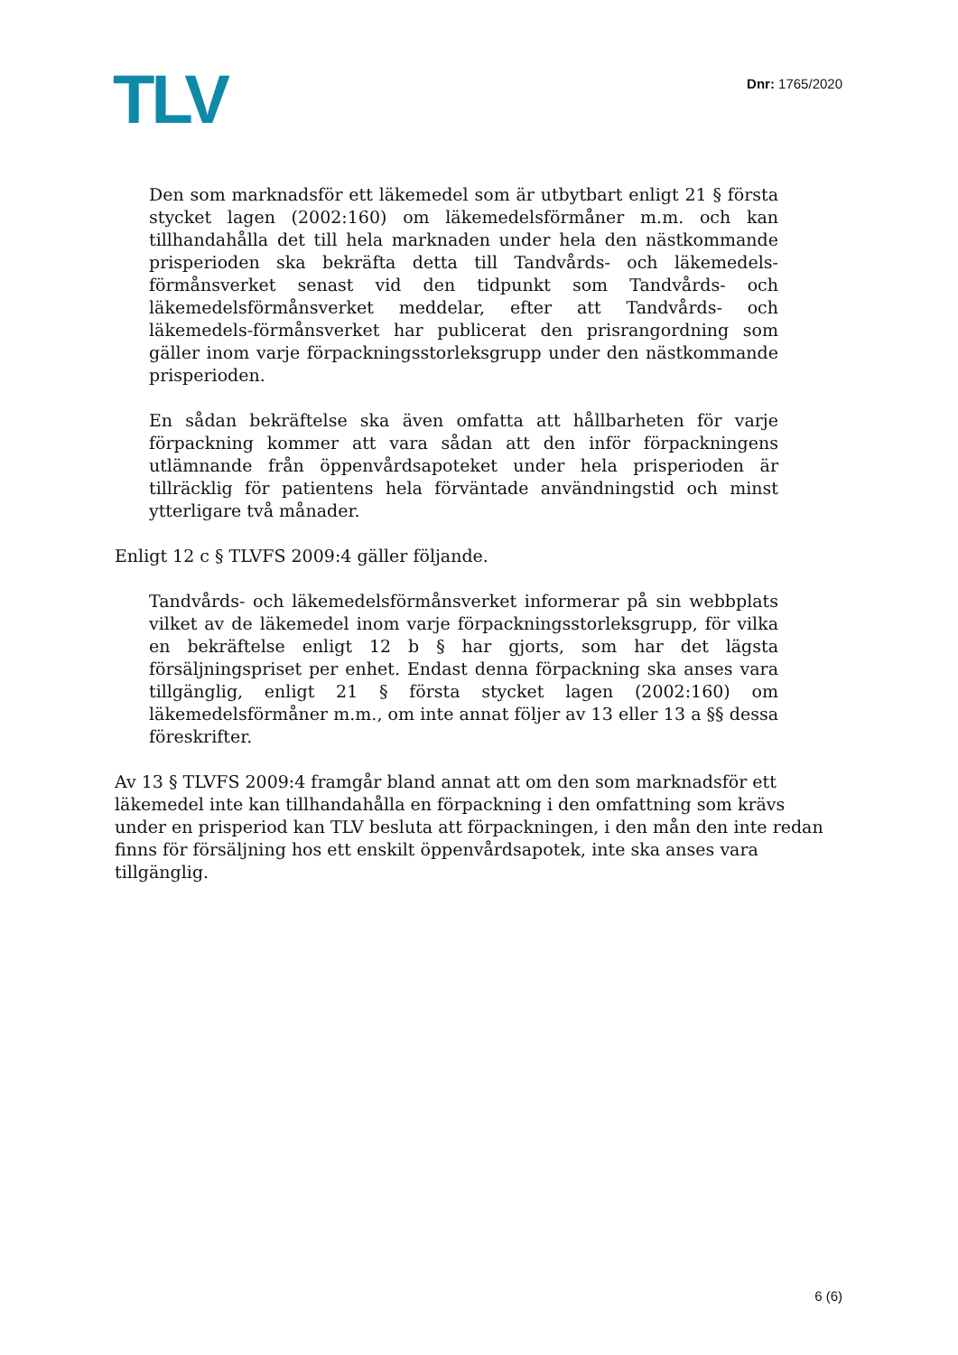TLV
Dnr: 1765/2020
Den som marknadsför ett läkemedel som är utbytbart enligt 21 § första stycket lagen (2002:160) om läkemedelsförmåner m.m. och kan tillhandahålla det till hela marknaden under hela den nästkommande prisperioden ska bekräfta detta till Tandvårds- och läkemedels-förmånsverket senast vid den tidpunkt som Tandvårds- och läkemedelsförmånsverket meddelar, efter att Tandvårds- och läkemedels-förmånsverket har publicerat den prisrangordning som gäller inom varje förpackningsstorleksgrupp under den nästkommande prisperioden.
En sådan bekräftelse ska även omfatta att hållbarheten för varje förpackning kommer att vara sådan att den inför förpackningens utlämnande från öppenvårdsapoteket under hela prisperioden är tillräcklig för patientens hela förväntade användningstid och minst ytterligare två månader.
Enligt 12 c § TLVFS 2009:4 gäller följande.
Tandvårds- och läkemedelsförmånsverket informerar på sin webbplats vilket av de läkemedel inom varje förpackningsstorleksgrupp, för vilka en bekräftelse enligt 12 b § har gjorts, som har det lägsta försäljningspriset per enhet. Endast denna förpackning ska anses vara tillgänglig, enligt 21 § första stycket lagen (2002:160) om läkemedelsförmåner m.m., om inte annat följer av 13 eller 13 a §§ dessa föreskrifter.
Av 13 § TLVFS 2009:4 framgår bland annat att om den som marknadsför ett läkemedel inte kan tillhandahålla en förpackning i den omfattning som krävs under en prisperiod kan TLV besluta att förpackningen, i den mån den inte redan finns för försäljning hos ett enskilt öppenvårdsapotek, inte ska anses vara tillgänglig.
6 (6)